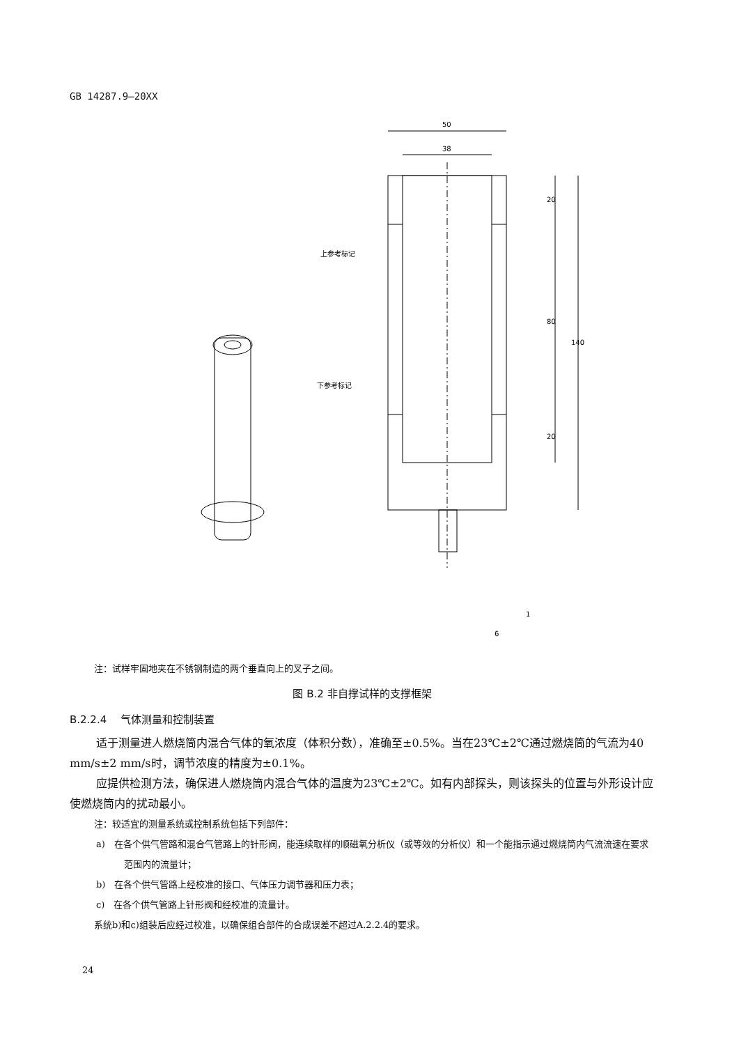GB 14287.9—20XX
50
38
上参考标记
下参考标记
20
80
140
20
6
1
注：试样牢固地夹在不锈钢制造的两个垂直向上的叉子之间。
图 B.2 非自撑试样的支撑框架
B.2.2.4　 气体测量和控制装置
适于测量进人燃烧筒内混合气体的氧浓度（体积分数），准确至±0.5%。当在23℃±2℃通过燃烧筒的气流为40 mm/s±2 mm/s时，调节浓度的精度为±0.1%。
应提供检测方法，确保进人燃烧筒内混合气体的温度为23℃±2℃。如有内部探头，则该探头的位置与外形设计应使燃烧筒内的扰动最小。
注：较适宜的测量系统或控制系统包括下列部件：
a)　在各个供气管路和混合气管路上的针形阀，能连续取样的顺磁氧分析仪（或等效的分析仪）和一个能指示通过燃烧筒内气流流速在要求范围内的流量计；
b)　在各个供气管路上经校准的接口、气体压力调节器和压力表；
c)　在各个供气管路上针形阀和经校准的流量计。
系统b)和c)组装后应经过校准，以确保组合部件的合成误差不超过A.2.2.4的要求。
24